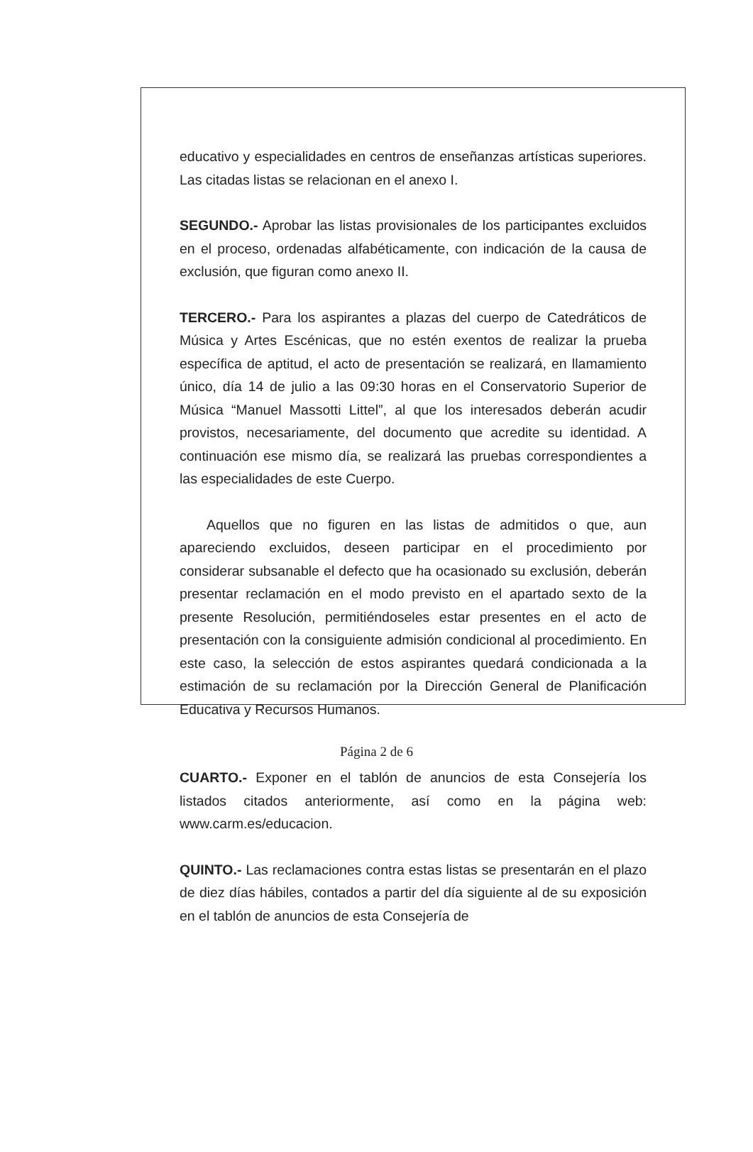educativo y especialidades en centros de enseñanzas artísticas superiores. Las citadas listas se relacionan en el anexo I.
SEGUNDO.- Aprobar las listas provisionales de los participantes excluidos en el proceso, ordenadas alfabéticamente, con indicación de la causa de exclusión, que figuran como anexo II.
TERCERO.- Para los aspirantes a plazas del cuerpo de Catedráticos de Música y Artes Escénicas, que no estén exentos de realizar la prueba específica de aptitud, el acto de presentación se realizará, en llamamiento único, día 14 de julio a las 09:30 horas en el Conservatorio Superior de Música “Manuel Massotti Littel”, al que los interesados deberán acudir provistos, necesariamente, del documento que acredite su identidad. A continuación ese mismo día, se realizará las pruebas correspondientes a las especialidades de este Cuerpo.
Aquellos que no figuren en las listas de admitidos o que, aun apareciendo excluidos, deseen participar en el procedimiento por considerar subsanable el defecto que ha ocasionado su exclusión, deberán presentar reclamación en el modo previsto en el apartado sexto de la presente Resolución, permitiéndoseles estar presentes en el acto de presentación con la consiguiente admisión condicional al procedimiento. En este caso, la selección de estos aspirantes quedará condicionada a la estimación de su reclamación por la Dirección General de Planificación Educativa y Recursos Humanos.
CUARTO.- Exponer en el tablón de anuncios de esta Consejería los listados citados anteriormente, así como en la página web: www.carm.es/educacion.
QUINTO.- Las reclamaciones contra estas listas se presentarán en el plazo de diez días hábiles, contados a partir del día siguiente al de su exposición en el tablón de anuncios de esta Consejería de
Página 2 de 6